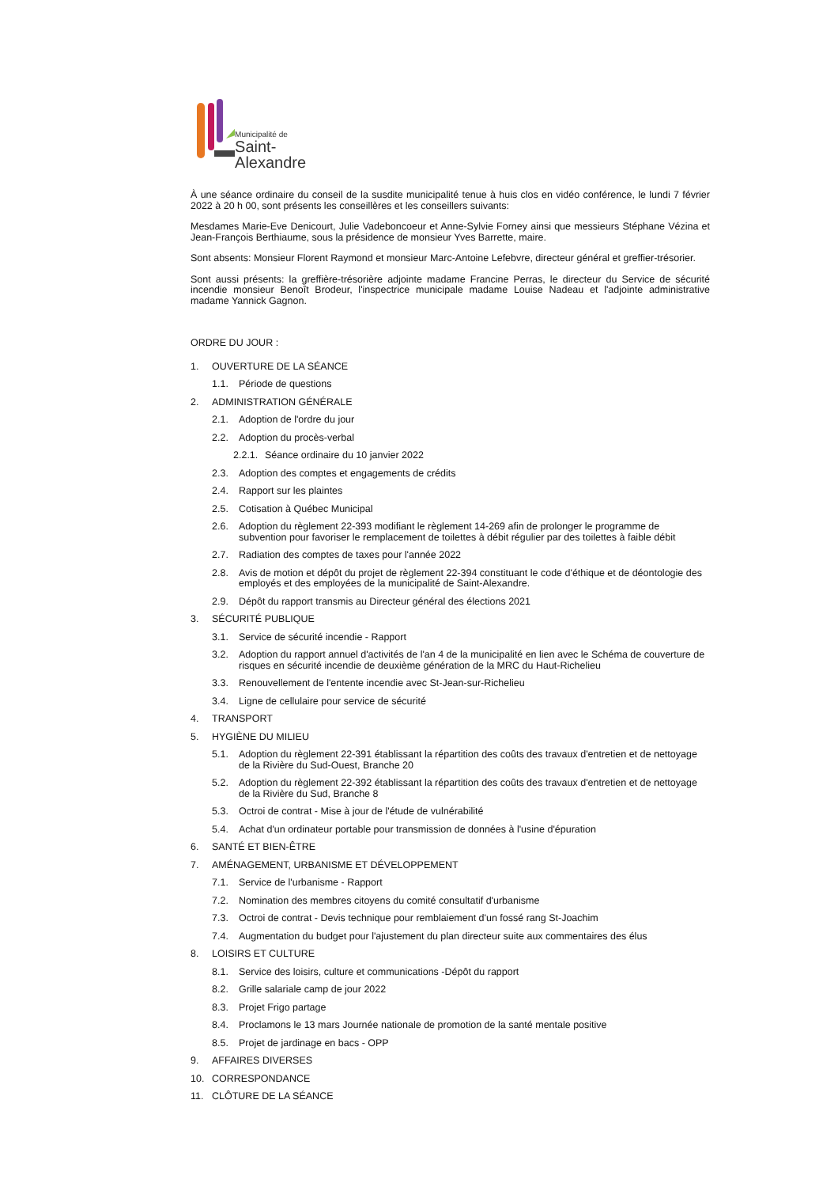Municipalité de
Saint-Alexandre
À une séance ordinaire du conseil de la susdite municipalité tenue à huis clos en vidéo conférence, le lundi 7 février 2022 à 20 h 00, sont présents les conseillères et les conseillers suivants:
Mesdames Marie-Eve Denicourt, Julie Vadeboncoeur et Anne-Sylvie Forney ainsi que messieurs Stéphane Vézina et Jean-François Berthiaume, sous la présidence de monsieur Yves Barrette, maire.
Sont absents: Monsieur Florent Raymond et monsieur Marc-Antoine Lefebvre, directeur général et greffier-trésorier.
Sont aussi présents: la greffière-trésorière adjointe madame Francine Perras, le directeur du Service de sécurité incendie monsieur Benoît Brodeur, l'inspectrice municipale madame Louise Nadeau et l'adjointe administrative madame Yannick Gagnon.
ORDRE DU JOUR :
1. OUVERTURE DE LA SÉANCE
1.1. Période de questions
2. ADMINISTRATION GÉNÉRALE
2.1. Adoption de l'ordre du jour
2.2. Adoption du procès-verbal
2.2.1. Séance ordinaire du 10 janvier 2022
2.3. Adoption des comptes et engagements de crédits
2.4. Rapport sur les plaintes
2.5. Cotisation à Québec Municipal
2.6. Adoption du règlement 22-393 modifiant le règlement 14-269 afin de prolonger le programme de subvention pour favoriser le remplacement de toilettes à débit régulier par des toilettes à faible débit
2.7. Radiation des comptes de taxes pour l'année 2022
2.8. Avis de motion et dépôt du projet de règlement 22-394 constituant le code d'éthique et de déontologie des employés et des employées de la municipalité de Saint-Alexandre.
2.9. Dépôt du rapport transmis au Directeur général des élections 2021
3. SÉCURITÉ PUBLIQUE
3.1. Service de sécurité incendie - Rapport
3.2. Adoption du rapport annuel d'activités de l'an 4 de la municipalité en lien avec le Schéma de couverture de risques en sécurité incendie de deuxième génération de la MRC du Haut-Richelieu
3.3. Renouvellement de l'entente incendie avec St-Jean-sur-Richelieu
3.4. Ligne de cellulaire pour service de sécurité
4. TRANSPORT
5. HYGIÈNE DU MILIEU
5.1. Adoption du règlement 22-391 établissant la répartition des coûts des travaux d'entretien et de nettoyage de la Rivière du Sud-Ouest, Branche 20
5.2. Adoption du règlement 22-392 établissant la répartition des coûts des travaux d'entretien et de nettoyage de la Rivière du Sud, Branche 8
5.3. Octroi de contrat - Mise à jour de l'étude de vulnérabilité
5.4. Achat d'un ordinateur portable pour transmission de données à l'usine d'épuration
6. SANTÉ ET BIEN-ÊTRE
7. AMÉNAGEMENT, URBANISME ET DÉVELOPPEMENT
7.1. Service de l'urbanisme - Rapport
7.2. Nomination des membres citoyens du comité consultatif d'urbanisme
7.3. Octroi de contrat - Devis technique pour remblaiement d'un fossé rang St-Joachim
7.4. Augmentation du budget pour l'ajustement du plan directeur suite aux commentaires des élus
8. LOISIRS ET CULTURE
8.1. Service des loisirs, culture et communications -Dépôt du rapport
8.2. Grille salariale camp de jour 2022
8.3. Projet Frigo partage
8.4. Proclamons le 13 mars Journée nationale de promotion de la santé mentale positive
8.5. Projet de jardinage en bacs - OPP
9. AFFAIRES DIVERSES
10. CORRESPONDANCE
11. CLÔTURE DE LA SÉANCE